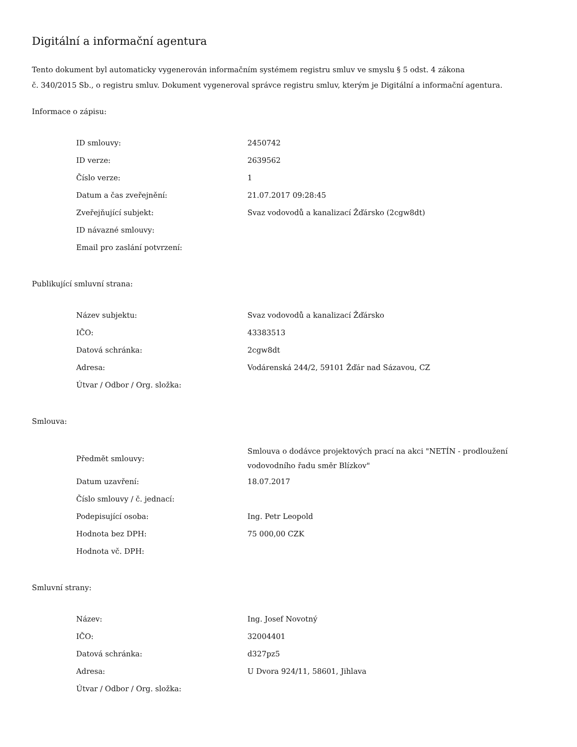Digitální a informační agentura
Tento dokument byl automaticky vygenerován informačním systémem registru smluv ve smyslu § 5 odst. 4 zákona
č. 340/2015 Sb., o registru smluv. Dokument vygeneroval správce registru smluv, kterým je Digitální a informační agentura.
Informace o zápisu:
| ID smlouvy: | 2450742 |
| ID verze: | 2639562 |
| Číslo verze: | 1 |
| Datum a čas zveřejnění: | 21.07.2017 09:28:45 |
| Zveřejňující subjekt: | Svaz vodovodů a kanalizací Žďársko (2cgw8dt) |
| ID návazné smlouvy: | |
| Email pro zaslání potvrzení: | |
Publikující smluvní strana:
| Název subjektu: | Svaz vodovodů a kanalizací Žďársko |
| IČO: | 43383513 |
| Datová schránka: | 2cgw8dt |
| Adresa: | Vodárenská 244/2, 59101 Žďár nad Sázavou, CZ |
| Útvar / Odbor / Org. složka: | |
Smlouva:
| Předmět smlouvy: | Smlouva o dodávce projektových prací na akci "NETÍN - prodloužení vodovodního řadu směr Blízkov" |
| Datum uzavření: | 18.07.2017 |
| Číslo smlouvy / č. jednací: | |
| Podepisující osoba: | Ing. Petr Leopold |
| Hodnota bez DPH: | 75 000,00 CZK |
| Hodnota vč. DPH: | |
Smluvní strany:
| Název: | Ing. Josef Novotný |
| IČO: | 32004401 |
| Datová schránka: | d327pz5 |
| Adresa: | U Dvora 924/11, 58601, Jihlava |
| Útvar / Odbor / Org. složka: | |